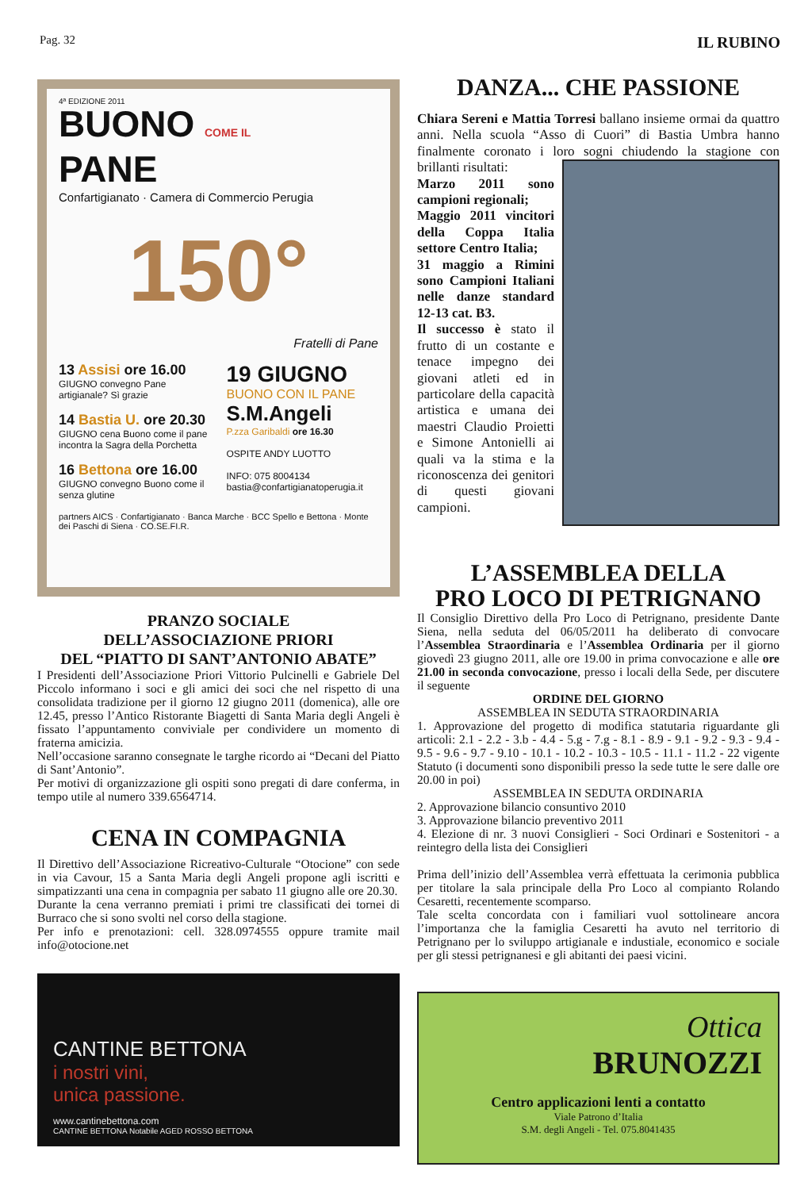Pag. 32 IL RUBINO
4ª EDIZIONE 2011
BUONO COME IL
PANE
Confartigianato · Camera di Commercio Perugia
150°
Fratelli di Pane
13 Assisi ore 16.00
GIUGNO convegno Pane artigianale? Sì grazie
14 Bastia U. ore 20.30
GIUGNO cena Buono come il pane incontra la Sagra della Porchetta
16 Bettona ore 16.00
GIUGNO convegno Buono come il senza glutine
19 GIUGNO
BUONO CON IL PANE
S.M.Angeli
P.zza Garibaldi ore 16.30
OSPITE ANDY LUOTTO
INFO: 075 8004134
bastia@confartigianatoperugia.it
partners AICS · Confartigianato · Banca Marche · BCC Spello e Bettona · Monte dei Paschi di Siena · CO.SE.FI.R.
PRANZO SOCIALE
DELL’ASSOCIAZIONE PRIORI
DEL “PIATTO DI SANT’ANTONIO ABATE”
I Presidenti dell’Associazione Priori Vittorio Pulcinelli e Gabriele Del Piccolo informano i soci e gli amici dei soci che nel rispetto di una consolidata tradizione per il giorno 12 giugno 2011 (domenica), alle ore 12.45, presso l’Antico Ristorante Biagetti di Santa Maria degli Angeli è fissato l’appuntamento conviviale per condividere un momento di fraterna amicizia.
Nell’occasione saranno consegnate le targhe ricordo ai “Decani del Piatto di Sant’Antonio”.
Per motivi di organizzazione gli ospiti sono pregati di dare conferma, in tempo utile al numero 339.6564714.
CENA IN COMPAGNIA
Il Direttivo dell’Associazione Ricreativo-Culturale “Otocione” con sede in via Cavour, 15 a Santa Maria degli Angeli propone agli iscritti e simpatizzanti una cena in compagnia per sabato 11 giugno alle ore 20.30.
Durante la cena verranno premiati i primi tre classificati dei tornei di Burraco che si sono svolti nel corso della stagione.
Per info e prenotazioni: cell. 328.0974555 oppure tramite mail info@otocione.net
CANTINE BETTONA
i nostri vini,
unica passione.
www.cantinebettona.com
CANTINE BETTONA Notabile AGED ROSSO BETTONA
DANZA... CHE PASSIONE
Chiara Sereni e Mattia Torresi ballano insieme ormai da quattro anni. Nella scuola “Asso di Cuori” di Bastia Umbra hanno finalmente coronato i loro sogni chiudendo la stagione con brillanti risultati:
Marzo 2011 sono campioni regionali;
Maggio 2011 vincitori della Coppa Italia settore Centro Italia;
31 maggio a Rimini sono Campioni Italiani nelle danze standard 12-13 cat. B3.
Il successo è stato il frutto di un costante e tenace impegno dei giovani atleti ed in particolare della capacità artistica e umana dei maestri Claudio Proietti e Simone Antonielli ai quali va la stima e la riconoscenza dei genitori di questi giovani campioni.
L’ASSEMBLEA DELLA
PRO LOCO DI PETRIGNANO
Il Consiglio Direttivo della Pro Loco di Petrignano, presidente Dante Siena, nella seduta del 06/05/2011 ha deliberato di convocare l’Assemblea Straordinaria e l’Assemblea Ordinaria per il giorno giovedì 23 giugno 2011, alle ore 19.00 in prima convocazione e alle ore 21.00 in seconda convocazione, presso i locali della Sede, per discutere il seguente
ORDINE DEL GIORNO
ASSEMBLEA IN SEDUTA STRAORDINARIA
1. Approvazione del progetto di modifica statutaria riguardante gli articoli: 2.1 - 2.2 - 3.b - 4.4 - 5.g - 7.g - 8.1 - 8.9 - 9.1 - 9.2 - 9.3 - 9.4 - 9.5 - 9.6 - 9.7 - 9.10 - 10.1 - 10.2 - 10.3 - 10.5 - 11.1 - 11.2 - 22 vigente Statuto (i documenti sono disponibili presso la sede tutte le sere dalle ore 20.00 in poi)
ASSEMBLEA IN SEDUTA ORDINARIA
2. Approvazione bilancio consuntivo 2010
3. Approvazione bilancio preventivo 2011
4. Elezione di nr. 3 nuovi Consiglieri - Soci Ordinari e Sostenitori - a reintegro della lista dei Consiglieri
Prima dell’inizio dell’Assemblea verrà effettuata la cerimonia pubblica per titolare la sala principale della Pro Loco al compianto Rolando Cesaretti, recentemente scomparso.
Tale scelta concordata con i familiari vuol sottolineare ancora l’importanza che la famiglia Cesaretti ha avuto nel territorio di Petrignano per lo sviluppo artigianale e industiale, economico e sociale per gli stessi petrignanesi e gli abitanti dei paesi vicini.
Ottica
BRUNOZZI
Centro applicazioni lenti a contatto
Viale Patrono d’Italia
S.M. degli Angeli - Tel. 075.8041435